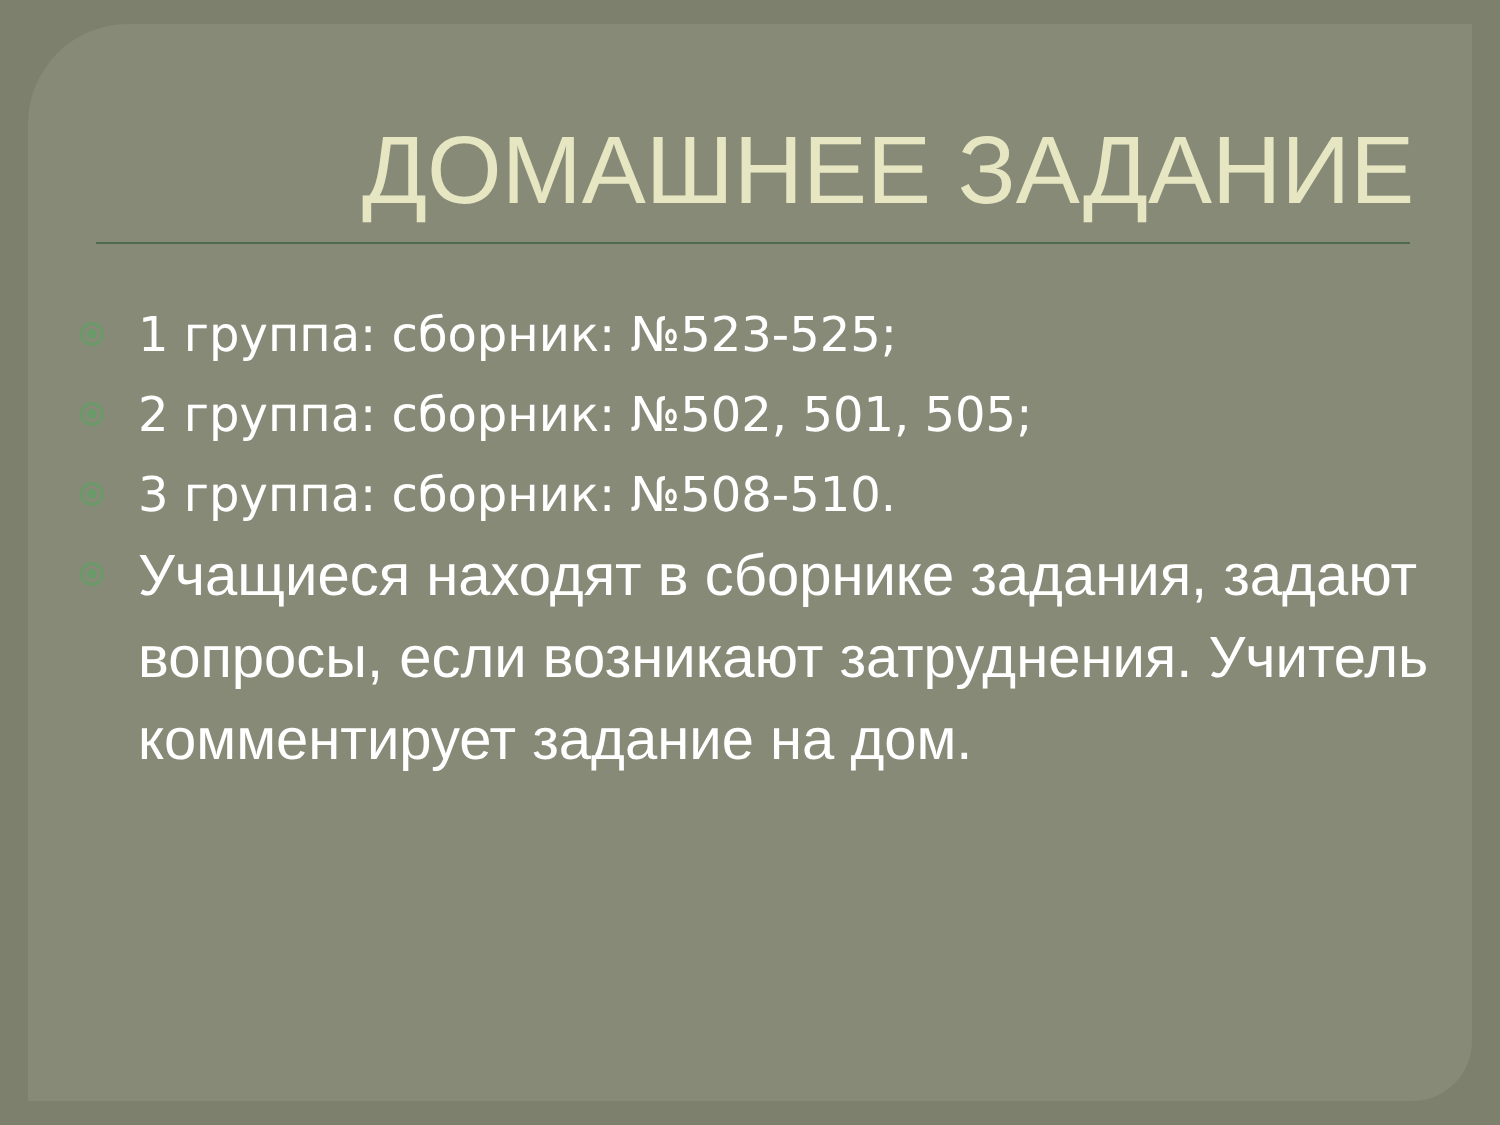ДОМАШНЕЕ ЗАДАНИЕ
1 группа: сборник: №523-525;
2 группа: сборник: №502, 501, 505;
3 группа: сборник: №508-510.
Учащиеся находят в сборнике задания, задают вопросы, если возникают затруднения. Учитель комментирует задание на дом.